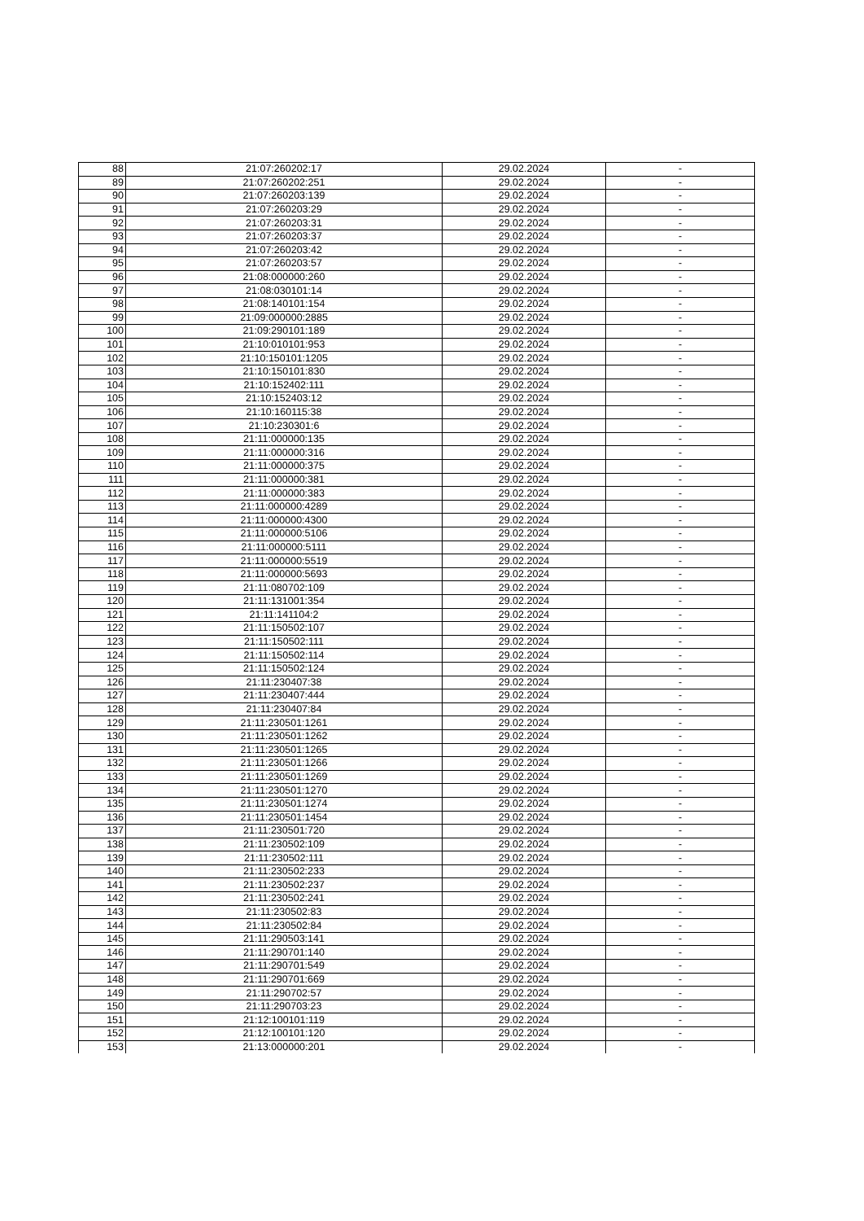| 88 | 21:07:260202:17 | 29.02.2024 | - |
| 89 | 21:07:260202:251 | 29.02.2024 | - |
| 90 | 21:07:260203:139 | 29.02.2024 | - |
| 91 | 21:07:260203:29 | 29.02.2024 | - |
| 92 | 21:07:260203:31 | 29.02.2024 | - |
| 93 | 21:07:260203:37 | 29.02.2024 | - |
| 94 | 21:07:260203:42 | 29.02.2024 | - |
| 95 | 21:07:260203:57 | 29.02.2024 | - |
| 96 | 21:08:000000:260 | 29.02.2024 | - |
| 97 | 21:08:030101:14 | 29.02.2024 | - |
| 98 | 21:08:140101:154 | 29.02.2024 | - |
| 99 | 21:09:000000:2885 | 29.02.2024 | - |
| 100 | 21:09:290101:189 | 29.02.2024 | - |
| 101 | 21:10:010101:953 | 29.02.2024 | - |
| 102 | 21:10:150101:1205 | 29.02.2024 | - |
| 103 | 21:10:150101:830 | 29.02.2024 | - |
| 104 | 21:10:152402:111 | 29.02.2024 | - |
| 105 | 21:10:152403:12 | 29.02.2024 | - |
| 106 | 21:10:160115:38 | 29.02.2024 | - |
| 107 | 21:10:230301:6 | 29.02.2024 | - |
| 108 | 21:11:000000:135 | 29.02.2024 | - |
| 109 | 21:11:000000:316 | 29.02.2024 | - |
| 110 | 21:11:000000:375 | 29.02.2024 | - |
| 111 | 21:11:000000:381 | 29.02.2024 | - |
| 112 | 21:11:000000:383 | 29.02.2024 | - |
| 113 | 21:11:000000:4289 | 29.02.2024 | - |
| 114 | 21:11:000000:4300 | 29.02.2024 | - |
| 115 | 21:11:000000:5106 | 29.02.2024 | - |
| 116 | 21:11:000000:5111 | 29.02.2024 | - |
| 117 | 21:11:000000:5519 | 29.02.2024 | - |
| 118 | 21:11:000000:5693 | 29.02.2024 | - |
| 119 | 21:11:080702:109 | 29.02.2024 | - |
| 120 | 21:11:131001:354 | 29.02.2024 | - |
| 121 | 21:11:141104:2 | 29.02.2024 | - |
| 122 | 21:11:150502:107 | 29.02.2024 | - |
| 123 | 21:11:150502:111 | 29.02.2024 | - |
| 124 | 21:11:150502:114 | 29.02.2024 | - |
| 125 | 21:11:150502:124 | 29.02.2024 | - |
| 126 | 21:11:230407:38 | 29.02.2024 | - |
| 127 | 21:11:230407:444 | 29.02.2024 | - |
| 128 | 21:11:230407:84 | 29.02.2024 | - |
| 129 | 21:11:230501:1261 | 29.02.2024 | - |
| 130 | 21:11:230501:1262 | 29.02.2024 | - |
| 131 | 21:11:230501:1265 | 29.02.2024 | - |
| 132 | 21:11:230501:1266 | 29.02.2024 | - |
| 133 | 21:11:230501:1269 | 29.02.2024 | - |
| 134 | 21:11:230501:1270 | 29.02.2024 | - |
| 135 | 21:11:230501:1274 | 29.02.2024 | - |
| 136 | 21:11:230501:1454 | 29.02.2024 | - |
| 137 | 21:11:230501:720 | 29.02.2024 | - |
| 138 | 21:11:230502:109 | 29.02.2024 | - |
| 139 | 21:11:230502:111 | 29.02.2024 | - |
| 140 | 21:11:230502:233 | 29.02.2024 | - |
| 141 | 21:11:230502:237 | 29.02.2024 | - |
| 142 | 21:11:230502:241 | 29.02.2024 | - |
| 143 | 21:11:230502:83 | 29.02.2024 | - |
| 144 | 21:11:230502:84 | 29.02.2024 | - |
| 145 | 21:11:290503:141 | 29.02.2024 | - |
| 146 | 21:11:290701:140 | 29.02.2024 | - |
| 147 | 21:11:290701:549 | 29.02.2024 | - |
| 148 | 21:11:290701:669 | 29.02.2024 | - |
| 149 | 21:11:290702:57 | 29.02.2024 | - |
| 150 | 21:11:290703:23 | 29.02.2024 | - |
| 151 | 21:12:100101:119 | 29.02.2024 | - |
| 152 | 21:12:100101:120 | 29.02.2024 | - |
| 153 | 21:13:000000:201 | 29.02.2024 | - |